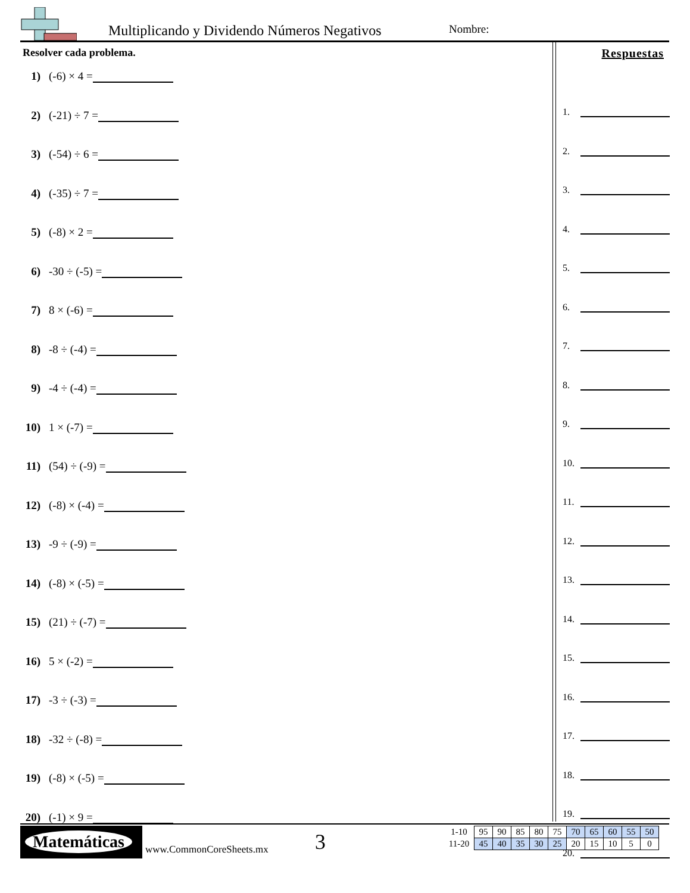Multiplicando y Dividendo Números Negativos
Nombre:
Resolver cada problema.
1) (-6) × 4 =
2) (-21) ÷ 7 =
3) (-54) ÷ 6 =
4) (-35) ÷ 7 =
5) (-8) × 2 =
6) -30 ÷ (-5) =
7) 8 × (-6) =
8) -8 ÷ (-4) =
9) -4 ÷ (-4) =
10) 1 × (-7) =
11) (54) ÷ (-9) =
12) (-8) × (-4) =
13) -9 ÷ (-9) =
14) (-8) × (-5) =
15) (21) ÷ (-7) =
16) 5 × (-2) =
17) -3 ÷ (-3) =
18) -32 ÷ (-8) =
19) (-8) × (-5) =
20) (-1) × 9 =
Respuestas
1.
2.
3.
4.
5.
6.
7.
8.
9.
10.
11.
12.
13.
14.
15.
16.
17.
18.
19.
20.
Matemáticas
www.CommonCoreSheets.mx 3
| 1-10 | 95 | 90 | 85 | 80 | 75 | 70 | 65 | 60 | 55 | 50 |
| 11-20 | 45 | 40 | 35 | 30 | 25 | 20 | 15 | 10 | 5 | 0 |